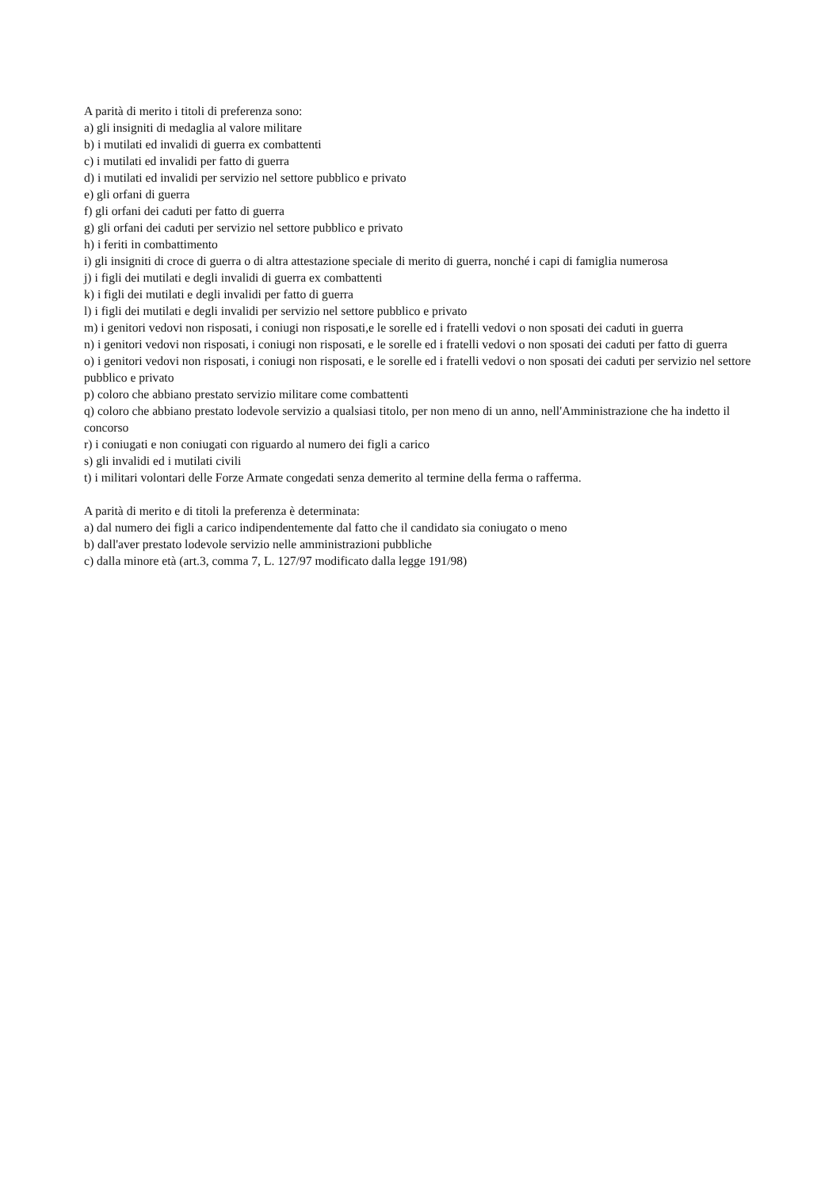A parità di merito i titoli di preferenza sono:
a) gli insigniti di medaglia al valore militare
b) i mutilati ed invalidi di guerra ex combattenti
c) i mutilati ed invalidi per fatto di guerra
d) i mutilati ed invalidi per servizio nel settore pubblico e privato
e) gli orfani di guerra
f) gli orfani dei caduti per fatto di guerra
g) gli orfani dei caduti per servizio nel settore pubblico e privato
h) i feriti in combattimento
i) gli insigniti di croce di guerra o di altra attestazione speciale di merito di guerra, nonché i capi di famiglia numerosa
j) i figli dei mutilati e degli invalidi di guerra ex combattenti
k) i figli dei mutilati e degli invalidi per fatto di guerra
l) i figli dei mutilati e degli invalidi per servizio nel settore pubblico e privato
m) i genitori vedovi non risposati, i coniugi non risposati,e le sorelle ed i fratelli vedovi o non sposati dei caduti in guerra
n) i genitori vedovi non risposati, i coniugi non risposati, e le sorelle ed i fratelli vedovi o non sposati dei caduti per fatto di guerra
o) i genitori vedovi non risposati, i coniugi non risposati, e le sorelle ed i fratelli vedovi o non sposati dei caduti per servizio nel settore pubblico e privato
p) coloro che abbiano prestato servizio militare come combattenti
q) coloro che abbiano prestato lodevole servizio a qualsiasi titolo, per non meno di un anno, nell'Amministrazione che ha indetto il concorso
r) i coniugati e non coniugati con riguardo al numero dei figli a carico
s) gli invalidi ed i mutilati civili
t) i militari volontari delle Forze Armate congedati senza demerito al termine della ferma o rafferma.
A parità di merito e di titoli la preferenza è determinata:
a) dal numero dei figli a carico indipendentemente dal fatto che il candidato sia coniugato o meno
b) dall'aver prestato lodevole servizio nelle amministrazioni pubbliche
c) dalla minore età (art.3, comma 7, L. 127/97 modificato dalla legge 191/98)